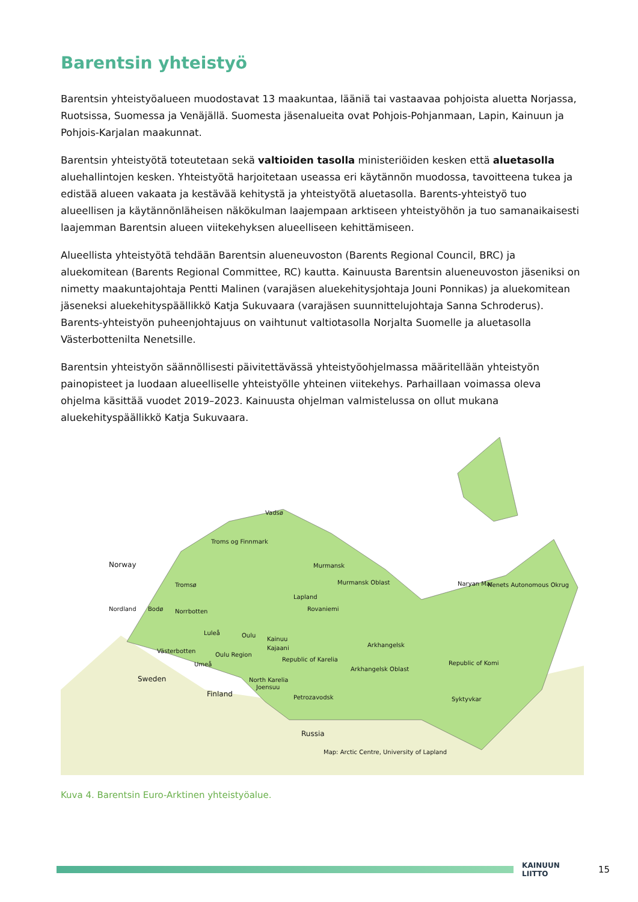Barentsin yhteistyö
Barentsin yhteistyöalueen muodostavat 13 maakuntaa, lääniä tai vastaavaa pohjoista aluetta Norjassa, Ruotsissa, Suomessa ja Venäjällä. Suomesta jäsenalueita ovat Pohjois-Pohjanmaan, Lapin, Kainuun ja Pohjois-Karjalan maakunnat.
Barentsin yhteistyötä toteutetaan sekä valtioiden tasolla ministeriöiden kesken että aluetasolla aluehallintojen kesken. Yhteistyötä harjoitetaan useassa eri käytännön muodossa, tavoitteena tukea ja edistää alueen vakaata ja kestävää kehitystä ja yhteistyötä aluetasolla. Barents-yhteistyö tuo alueellisen ja käytännönläheisen näkökulman laajempaan arktiseen yhteistyöhön ja tuo samanaikaisesti laajemman Barentsin alueen viitekehyksen alueelliseen kehittämiseen.
Alueellista yhteistyötä tehdään Barentsin alueneuvoston (Barents Regional Council, BRC) ja aluekomitean (Barents Regional Committee, RC) kautta. Kainuusta Barentsin alueneuvoston jäseniksi on nimetty maakuntajohtaja Pentti Malinen (varajäsen aluekehitysjohtaja Jouni Ponnikas) ja aluekomitean jäseneksi aluekehityspäällikkö Katja Sukuvaara (varajäsen suunnittelujohtaja Sanna Schroderus). Barents-yhteistyön puheenjohtajuus on vaihtunut valtiotasolla Norjalta Suomelle ja aluetasolla Västerbottenilta Nenetsille.
Barentsin yhteistyön säännöllisesti päivitettävässä yhteistyöohjelmassa määritellään yhteistyön painopisteet ja luodaan alueelliselle yhteistyölle yhteinen viitekehys. Parhaillaan voimassa oleva ohjelma käsittää vuodet 2019–2023. Kainuusta ohjelman valmistelussa on ollut mukana aluekehityspäällikkö Katja Sukuvaara.
Norway
Troms og Finnmark
Tromsø
Vadsø
Lapland
Murmansk
Murmansk Oblast
Nordland Bodø Norrbotten Rovaniemi
Luleå Oulu
Kainuu
Kajaani Västerbotten
Oulu Region
Umeå
Republic of Karelia
Sweden
Finland
North Karelia
Joensuu
Petrozavodsk
Arkhangelsk
Arkhangelsk Oblast
Republic of Komi
Syktyvkar
Naryan Mar Nenets Autonomous Okrug
Russia
Map: Arctic Centre, University of Lapland
Kuva 4. Barentsin Euro-Arktinen yhteistyöalue.
KAINUUN LIITTO
15